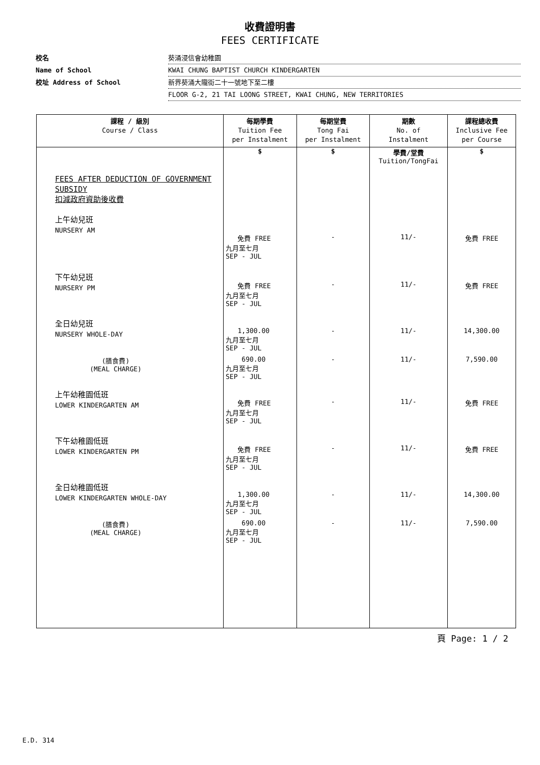收費證明書
FEES CERTIFICATE
校名 葵涌浸信會幼稚園
Name of School KWAI CHUNG BAPTIST CHURCH KINDERGARTEN
校址 Address of School 新界葵涌大隴街二十一號地下至二樓
FLOOR G-2, 21 TAI LOONG STREET, KWAI CHUNG, NEW TERRITORIES
| 課程 / 級別 Course / Class | 每期學費 Tuition Fee per Instalment | 每期堂費 Tong Fai per Instalment | 期數 No. of Instalment | 課程總收費 Inclusive Fee per Course |
| --- | --- | --- | --- | --- |
| | $ | $ | 學費/堂費 Tuition/TongFai | $ |
| FEES AFTER DEDUCTION OF GOVERNMENT SUBSIDY 扣減政府資助後收費 | | | | |
| 上午幼兒班 NURSERY AM | 免費 FREE 九月至七月 SEP - JUL | - | 11/- | 免費 FREE |
| 下午幼兒班 NURSERY PM | 免費 FREE 九月至七月 SEP - JUL | - | 11/- | 免費 FREE |
| 全日幼兒班 NURSERY WHOLE-DAY | 1,300.00 九月至七月 SEP - JUL | - | 11/- | 14,300.00 |
| (膳食費) (MEAL CHARGE) | 690.00 九月至七月 SEP - JUL | - | 11/- | 7,590.00 |
| 上午幼稚園低班 LOWER KINDERGARTEN AM | 免費 FREE 九月至七月 SEP - JUL | - | 11/- | 免費 FREE |
| 下午幼稚園低班 LOWER KINDERGARTEN PM | 免費 FREE 九月至七月 SEP - JUL | - | 11/- | 免費 FREE |
| 全日幼稚園低班 LOWER KINDERGARTEN WHOLE-DAY | 1,300.00 九月至七月 SEP - JUL | - | 11/- | 14,300.00 |
| (膳食費) (MEAL CHARGE) | 690.00 九月至七月 SEP - JUL | - | 11/- | 7,590.00 |
頁 Page: 1 / 2
E.D. 314